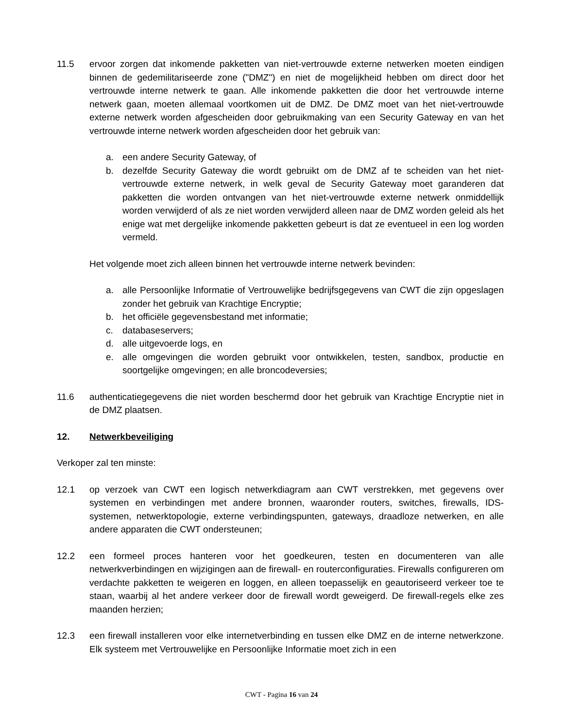11.5 ervoor zorgen dat inkomende pakketten van niet-vertrouwde externe netwerken moeten eindigen binnen de gedemilitariseerde zone ("DMZ") en niet de mogelijkheid hebben om direct door het vertrouwde interne netwerk te gaan. Alle inkomende pakketten die door het vertrouwde interne netwerk gaan, moeten allemaal voortkomen uit de DMZ. De DMZ moet van het niet-vertrouwde externe netwerk worden afgescheiden door gebruikmaking van een Security Gateway en van het vertrouwde interne netwerk worden afgescheiden door het gebruik van:
a. een andere Security Gateway, of
b. dezelfde Security Gateway die wordt gebruikt om de DMZ af te scheiden van het niet-vertrouwde externe netwerk, in welk geval de Security Gateway moet garanderen dat pakketten die worden ontvangen van het niet-vertrouwde externe netwerk onmiddellijk worden verwijderd of als ze niet worden verwijderd alleen naar de DMZ worden geleid als het enige wat met dergelijke inkomende pakketten gebeurt is dat ze eventueel in een log worden vermeld.
Het volgende moet zich alleen binnen het vertrouwde interne netwerk bevinden:
a. alle Persoonlijke Informatie of Vertrouwelijke bedrijfsgegevens van CWT die zijn opgeslagen zonder het gebruik van Krachtige Encryptie;
b. het officiële gegevensbestand met informatie;
c. databaseservers;
d. alle uitgevoerde logs, en
e. alle omgevingen die worden gebruikt voor ontwikkelen, testen, sandbox, productie en soortgelijke omgevingen; en alle broncodeversies;
11.6 authenticatiegegevens die niet worden beschermd door het gebruik van Krachtige Encryptie niet in de DMZ plaatsen.
12. Netwerkbeveiliging
Verkoper zal ten minste:
12.1 op verzoek van CWT een logisch netwerkdiagram aan CWT verstrekken, met gegevens over systemen en verbindingen met andere bronnen, waaronder routers, switches, firewalls, IDS-systemen, netwerktopologie, externe verbindingspunten, gateways, draadloze netwerken, en alle andere apparaten die CWT ondersteunen;
12.2 een formeel proces hanteren voor het goedkeuren, testen en documenteren van alle netwerkverbindingen en wijzigingen aan de firewall- en routerconfiguraties. Firewalls configureren om verdachte pakketten te weigeren en loggen, en alleen toepasselijk en geautoriseerd verkeer toe te staan, waarbij al het andere verkeer door de firewall wordt geweigerd. De firewall-regels elke zes maanden herzien;
12.3 een firewall installeren voor elke internetverbinding en tussen elke DMZ en de interne netwerkzone. Elk systeem met Vertrouwelijke en Persoonlijke Informatie moet zich in een
CWT - Pagina 16 van 24